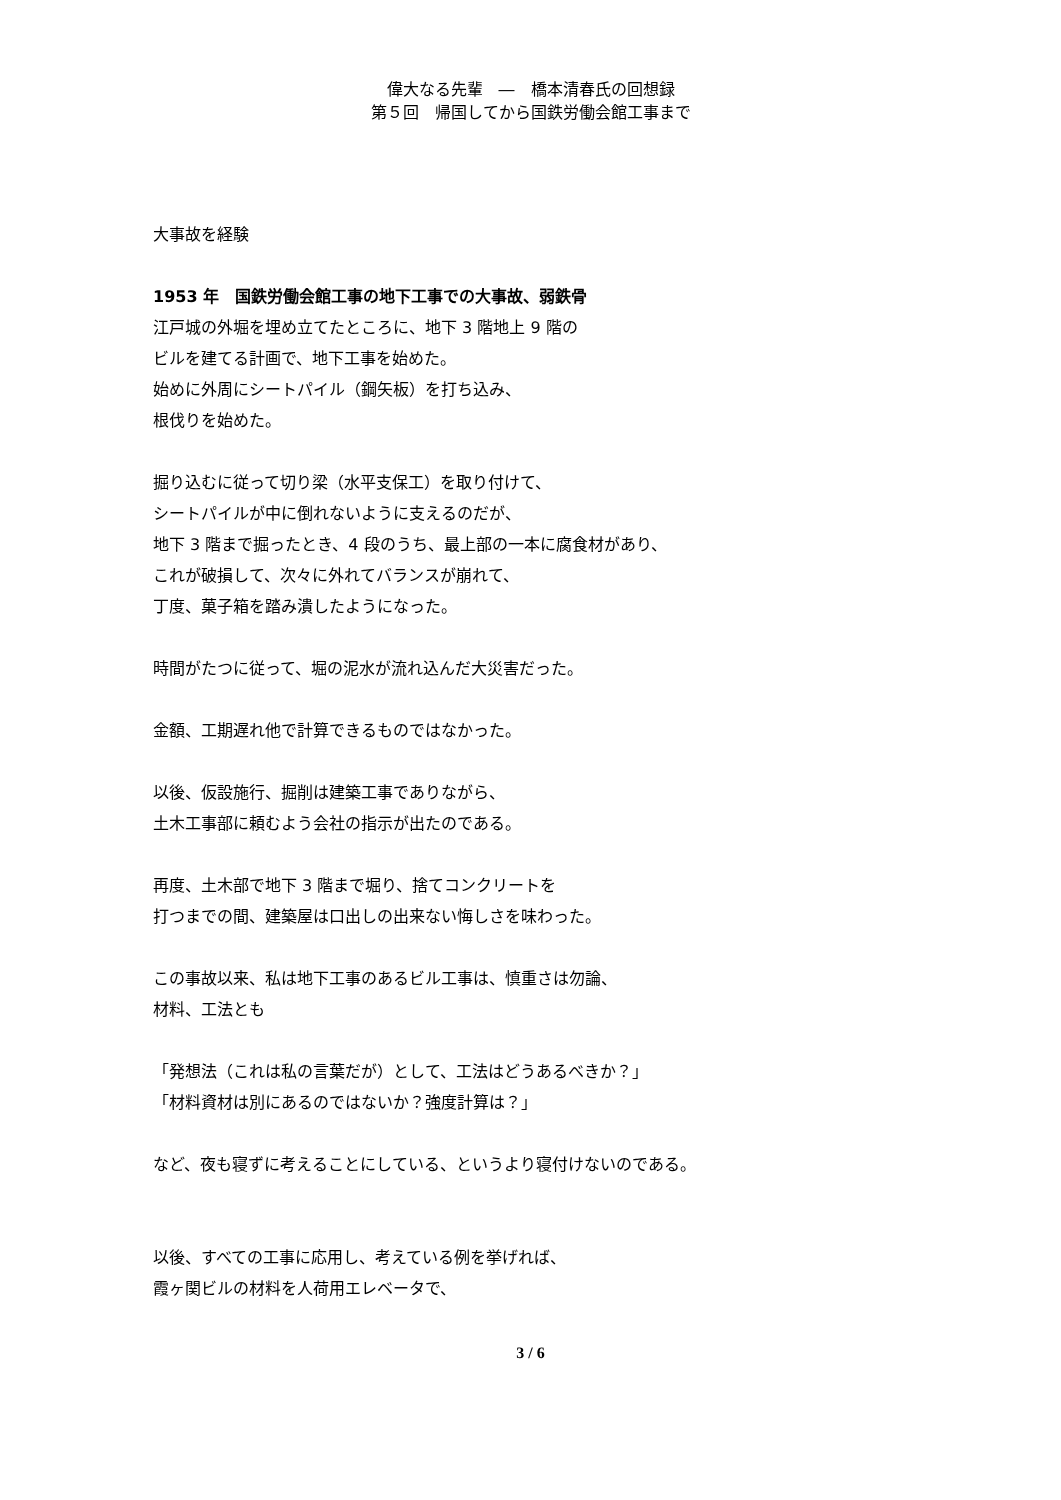偉大なる先輩　―　橋本清春氏の回想録
第５回　帰国してから国鉄労働会館工事まで
大事故を経験
1953 年　国鉄労働会館工事の地下工事での大事故、弱鉄骨
江戸城の外堀を埋め立てたところに、地下 3 階地上 9 階の
ビルを建てる計画で、地下工事を始めた。
始めに外周にシートパイル（鋼矢板）を打ち込み、
根伐りを始めた。
掘り込むに従って切り梁（水平支保工）を取り付けて、
シートパイルが中に倒れないように支えるのだが、
地下 3 階まで掘ったとき、4 段のうち、最上部の一本に腐食材があり、
これが破損して、次々に外れてバランスが崩れて、
丁度、菓子箱を踏み潰したようになった。
時間がたつに従って、堀の泥水が流れ込んだ大災害だった。
金額、工期遅れ他で計算できるものではなかった。
以後、仮設施行、掘削は建築工事でありながら、
土木工事部に頼むよう会社の指示が出たのである。
再度、土木部で地下 3 階まで堀り、捨てコンクリートを
打つまでの間、建築屋は口出しの出来ない悔しさを味わった。
この事故以来、私は地下工事のあるビル工事は、慎重さは勿論、
材料、工法とも
「発想法（これは私の言葉だが）として、工法はどうあるべきか？」
「材料資材は別にあるのではないか？強度計算は？」
など、夜も寝ずに考えることにしている、というより寝付けないのである。
以後、すべての工事に応用し、考えている例を挙げれば、
霞ヶ関ビルの材料を人荷用エレベータで、
3 / 6